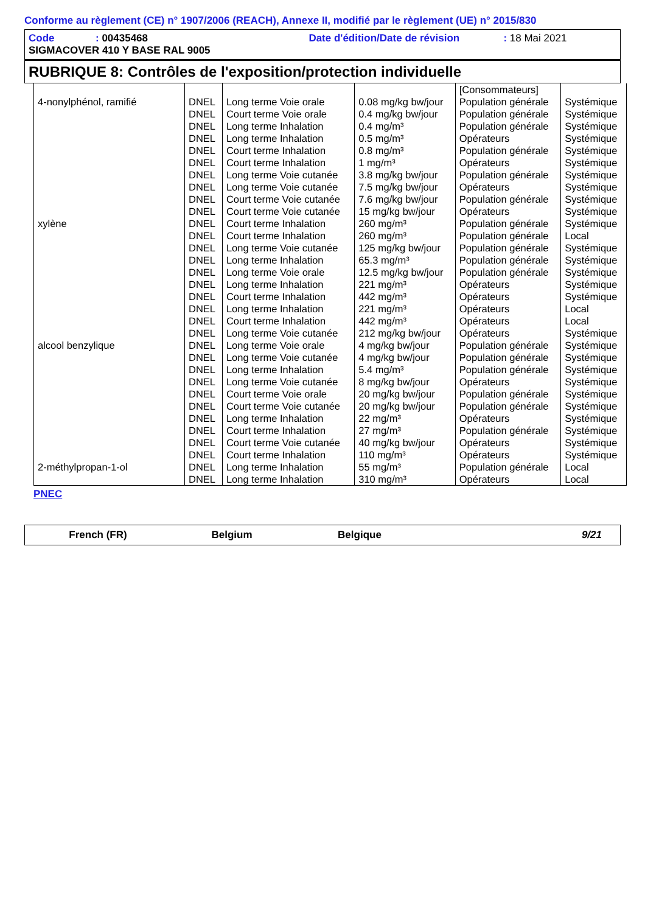Conforme au règlement (CE) n° 1907/2006 (REACH), Annexe II, modifié par le règlement (UE) n° 2015/830
Code: 00435468 Date d'édition/Date de révision: 18 Mai 2021
SIGMACOVER 410 Y BASE RAL 9005
RUBRIQUE 8: Contrôles de l'exposition/protection individuelle
| 4-nonylphénol, ramifié | DNEL | Long terme Voie orale | 0.08 mg/kg bw/jour | [Consommateurs] Population générale | Systémique |
| | DNEL | Court terme Voie orale | 0.4 mg/kg bw/jour | Population générale | Systémique |
| | DNEL | Long terme Inhalation | 0.4 mg/m³ | Population générale | Systémique |
| | DNEL | Long terme Inhalation | 0.5 mg/m³ | Opérateurs | Systémique |
| | DNEL | Court terme Inhalation | 0.8 mg/m³ | Population générale | Systémique |
| | DNEL | Court terme Inhalation | 1 mg/m³ | Opérateurs | Systémique |
| | DNEL | Long terme Voie cutanée | 3.8 mg/kg bw/jour | Population générale | Systémique |
| | DNEL | Long terme Voie cutanée | 7.5 mg/kg bw/jour | Opérateurs | Systémique |
| | DNEL | Court terme Voie cutanée | 7.6 mg/kg bw/jour | Population générale | Systémique |
| | DNEL | Court terme Voie cutanée | 15 mg/kg bw/jour | Opérateurs | Systémique |
| xylène | DNEL | Court terme Inhalation | 260 mg/m³ | Population générale | Systémique |
| | DNEL | Court terme Inhalation | 260 mg/m³ | Population générale | Local |
| | DNEL | Long terme Voie cutanée | 125 mg/kg bw/jour | Population générale | Systémique |
| | DNEL | Long terme Inhalation | 65.3 mg/m³ | Population générale | Systémique |
| | DNEL | Long terme Voie orale | 12.5 mg/kg bw/jour | Population générale | Systémique |
| | DNEL | Long terme Inhalation | 221 mg/m³ | Opérateurs | Systémique |
| | DNEL | Court terme Inhalation | 442 mg/m³ | Opérateurs | Systémique |
| | DNEL | Long terme Inhalation | 221 mg/m³ | Opérateurs | Local |
| | DNEL | Court terme Inhalation | 442 mg/m³ | Opérateurs | Local |
| | DNEL | Long terme Voie cutanée | 212 mg/kg bw/jour | Opérateurs | Systémique |
| alcool benzylique | DNEL | Long terme Voie orale | 4 mg/kg bw/jour | Population générale | Systémique |
| | DNEL | Long terme Voie cutanée | 4 mg/kg bw/jour | Population générale | Systémique |
| | DNEL | Long terme Inhalation | 5.4 mg/m³ | Population générale | Systémique |
| | DNEL | Long terme Voie cutanée | 8 mg/kg bw/jour | Opérateurs | Systémique |
| | DNEL | Court terme Voie orale | 20 mg/kg bw/jour | Population générale | Systémique |
| | DNEL | Court terme Voie cutanée | 20 mg/kg bw/jour | Population générale | Systémique |
| | DNEL | Long terme Inhalation | 22 mg/m³ | Opérateurs | Systémique |
| | DNEL | Court terme Inhalation | 27 mg/m³ | Population générale | Systémique |
| | DNEL | Court terme Voie cutanée | 40 mg/kg bw/jour | Opérateurs | Systémique |
| | DNEL | Court terme Inhalation | 110 mg/m³ | Opérateurs | Systémique |
| 2-méthylpropan-1-ol | DNEL | Long terme Inhalation | 55 mg/m³ | Population générale | Local |
| | DNEL | Long terme Inhalation | 310 mg/m³ | Opérateurs | Local |
PNEC
French (FR) Belgium Belgique 9/21